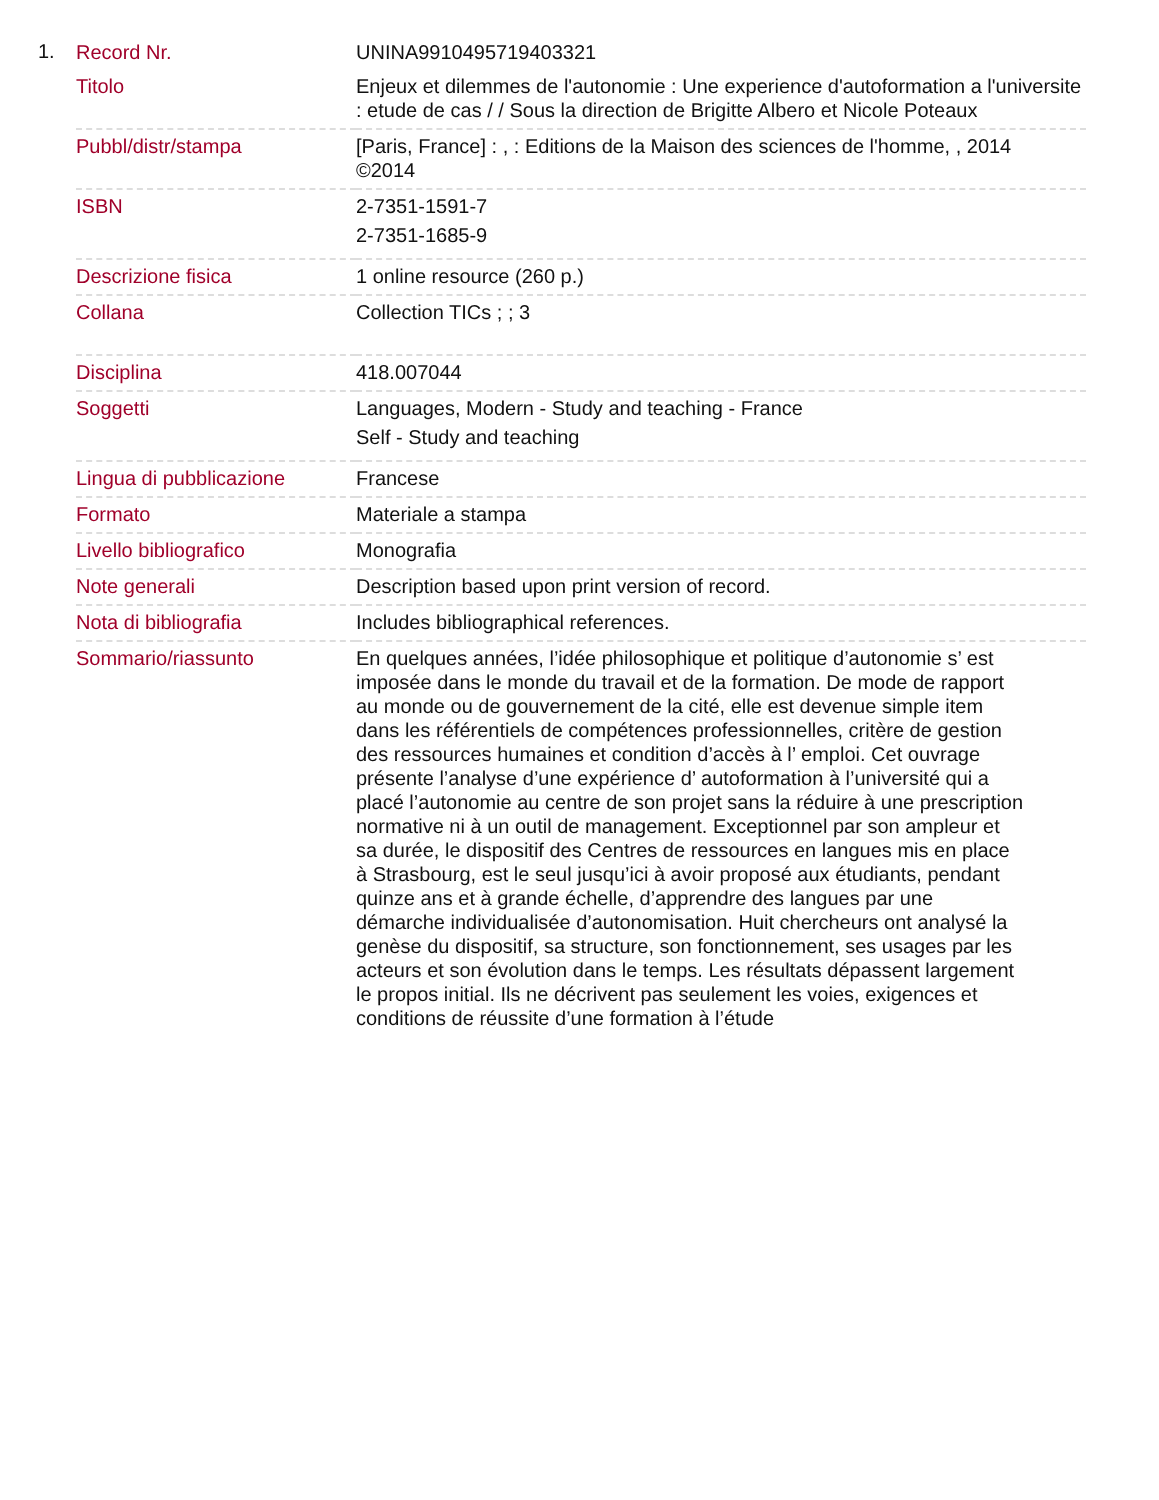1.
| Record Nr. | UNINA9910495719403321 |
| Titolo | Enjeux et dilemmes de l'autonomie : Une experience d'autoformation a l'universite : etude de cas / / Sous la direction de Brigitte Albero et Nicole Poteaux |
| Pubbl/distr/stampa | [Paris, France] : , : Editions de la Maison des sciences de l'homme, , 2014 ©2014 |
| ISBN | 2-7351-1591-7 2-7351-1685-9 |
| Descrizione fisica | 1 online resource (260 p.) |
| Collana | Collection TICs ; ; 3 |
| Disciplina | 418.007044 |
| Soggetti | Languages, Modern - Study and teaching - France Self - Study and teaching |
| Lingua di pubblicazione | Francese |
| Formato | Materiale a stampa |
| Livello bibliografico | Monografia |
| Note generali | Description based upon print version of record. |
| Nota di bibliografia | Includes bibliographical references. |
| Sommario/riassunto | En quelques années, l’idée philosophique et politique d’autonomie s’ est imposée dans le monde du travail et de la formation. De mode de rapport au monde ou de gouvernement de la cité, elle est devenue simple item dans les référentiels de compétences professionnelles, critère de gestion des ressources humaines et condition d’accès à l’ emploi. Cet ouvrage présente l’analyse d’une expérience d’ autoformation à l’université qui a placé l’autonomie au centre de son projet sans la réduire à une prescription normative ni à un outil de management. Exceptionnel par son ampleur et sa durée, le dispositif des Centres de ressources en langues mis en place à Strasbourg, est le seul jusqu’ici à avoir proposé aux étudiants, pendant quinze ans et à grande échelle, d’apprendre des langues par une démarche individualisée d’autonomisation. Huit chercheurs ont analysé la genèse du dispositif, sa structure, son fonctionnement, ses usages par les acteurs et son évolution dans le temps. Les résultats dépassent largement le propos initial. Ils ne décrivent pas seulement les voies, exigences et conditions de réussite d’une formation à l’étude |